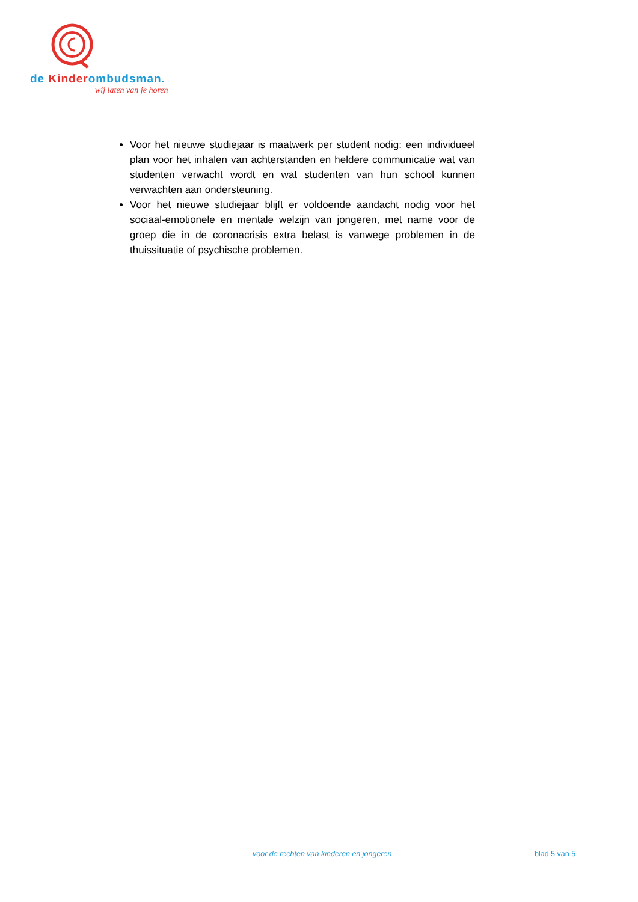de Kinderombudsman.
wij laten van je horen
Voor het nieuwe studiejaar is maatwerk per student nodig: een individueel plan voor het inhalen van achterstanden en heldere communicatie wat van studenten verwacht wordt en wat studenten van hun school kunnen verwachten aan ondersteuning.
Voor het nieuwe studiejaar blijft er voldoende aandacht nodig voor het sociaal-emotionele en mentale welzijn van jongeren, met name voor de groep die in de coronacrisis extra belast is vanwege problemen in de thuissituatie of psychische problemen.
voor de rechten van kinderen en jongeren blad 5 van 5